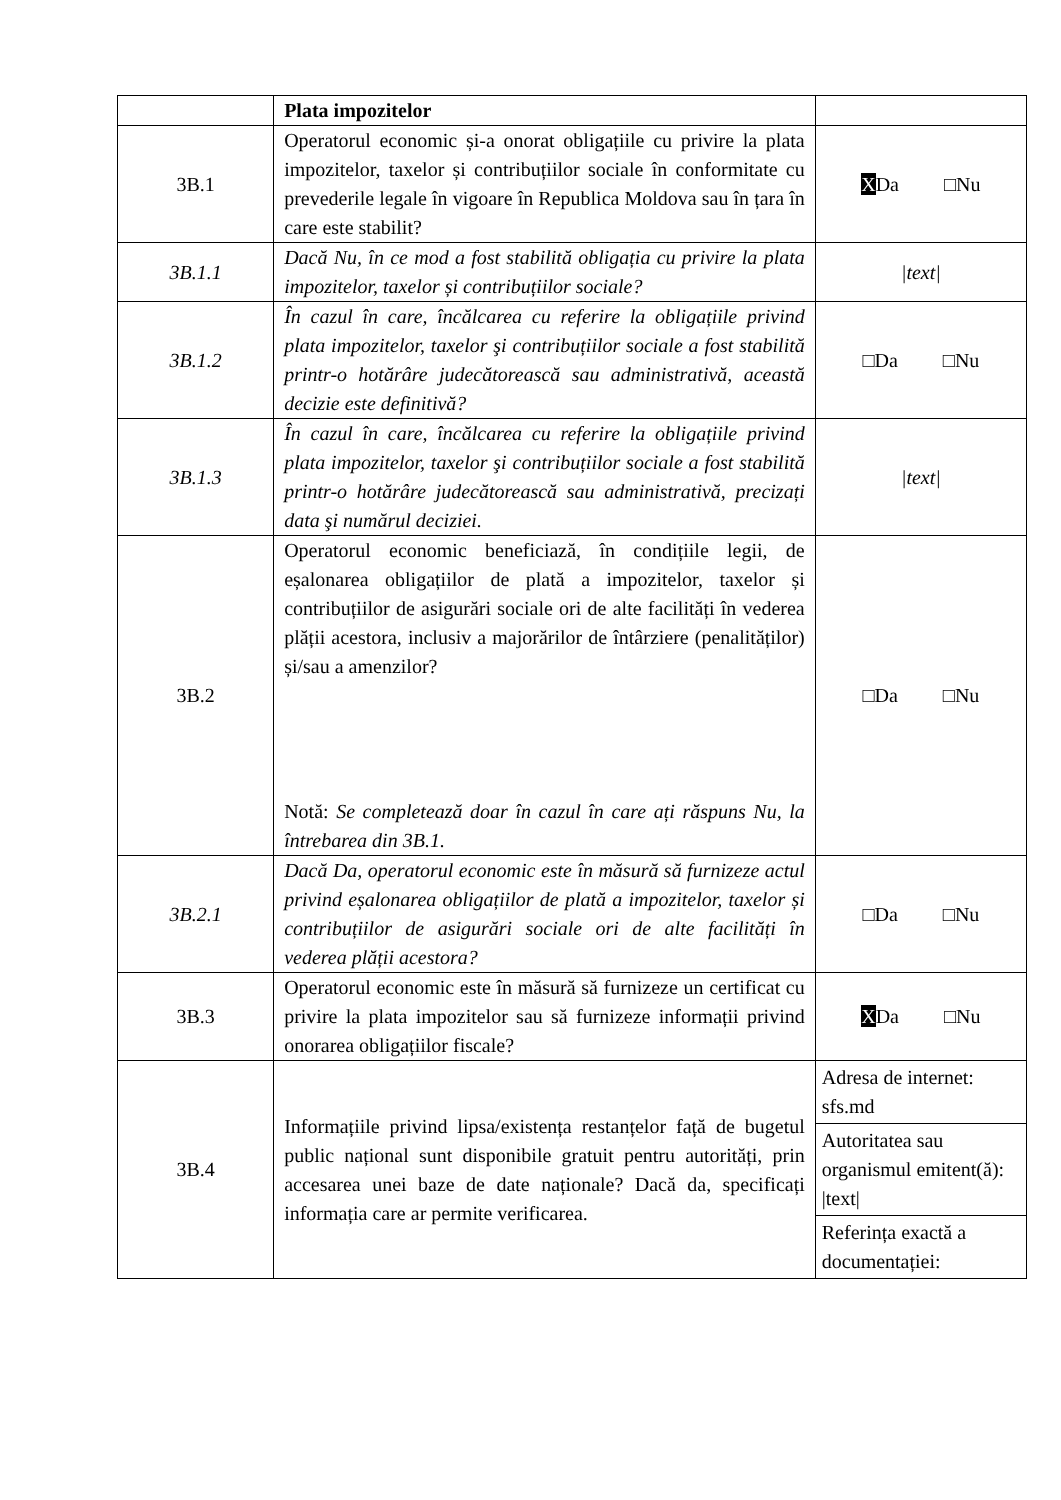| | Plata impozitelor | |
| 3B.1 | Operatorul economic și-a onorat obligațiile cu privire la plata impozitelor, taxelor și contribuțiilor sociale în conformitate cu prevederile legale în vigoare în Republica Moldova sau în țara în care este stabilit? | X Da □Nu |
| 3B.1.1 | Dacă Nu, în ce mod a fost stabilită obligația cu privire la plata impozitelor, taxelor și contribuțiilor sociale? | /text/ |
| 3B.1.2 | În cazul în care, încălcarea cu referire la obligațiile privind plata impozitelor, taxelor şi contribuțiilor sociale a fost stabilită printr-o hotărâre judecătorească sau administrativă, această decizie este definitivă? | □Da □Nu |
| 3B.1.3 | În cazul în care, încălcarea cu referire la obligațiile privind plata impozitelor, taxelor şi contribuțiilor sociale a fost stabilită printr-o hotărâre judecătorească sau administrativă, precizați data şi numărul deciziei. | /text/ |
| 3B.2 | Operatorul economic beneficiază, în condițiile legii, de eșalonarea obligațiilor de plată a impozitelor, taxelor și contribuțiilor de asigurări sociale ori de alte facilități în vederea plății acestora, inclusiv a majorărilor de întârziere (penalităților) și/sau a amenzilor? Notă: Se completează doar în cazul în care ați răspuns Nu, la întrebarea din 3B.1. | □Da □Nu |
| 3B.2.1 | Dacă Da, operatorul economic este în măsură să furnizeze actul privind eșalonarea obligațiilor de plată a impozitelor, taxelor și contribuțiilor de asigurări sociale ori de alte facilități în vederea plății acestora? | □Da □Nu |
| 3B.3 | Operatorul economic este în măsură să furnizeze un certificat cu privire la plata impozitelor sau să furnizeze informații privind onorarea obligațiilor fiscale? | X Da □Nu |
| 3B.4 | Informațiile privind lipsa/existența restanțelor față de bugetul public național sunt disponibile gratuit pentru autorități, prin accesarea unei baze de date naționale? Dacă da, specificați informația care ar permite verificarea. | / Adresa de internet: sfs.md / / Autoritatea sau organismul emitent(ă): /text/ / / Referința exactă a documentației: / |